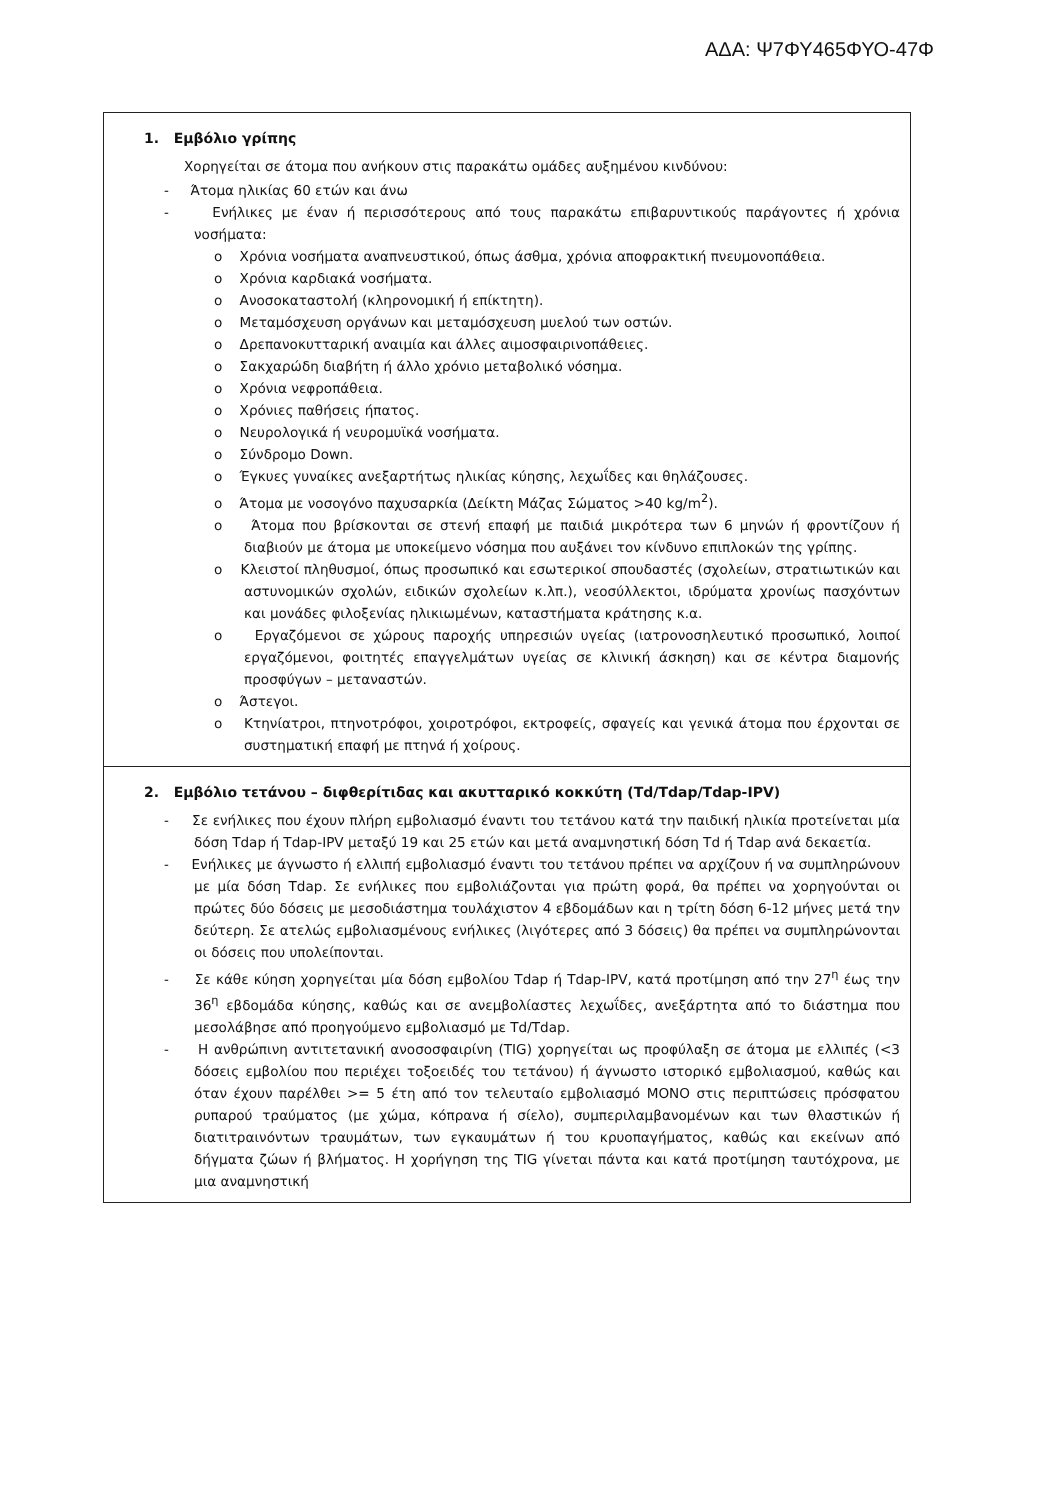ΑΔΑ: Ψ7ΦΥ465ΦΥΟ-47Φ
| 1. Εμβόλιο γρίπης Χορηγείται σε άτομα που ανήκουν στις παρακάτω ομάδες αυξημένου κινδύνου: - Άτομα ηλικίας 60 ετών και άνω - Ενήλικες με έναν ή περισσότερους από τους παρακάτω επιβαρυντικούς παράγοντες ή χρόνια νοσήματα: o Χρόνια νοσήματα αναπνευστικού, όπως άσθμα, χρόνια αποφρακτική πνευμονοπάθεια. o Χρόνια καρδιακά νοσήματα. o Ανοσοκαταστολή (κληρονομική ή επίκτητη). o Μεταμόσχευση οργάνων και μεταμόσχευση μυελού των οστών. o Δρεπανοκυτταρική αναιμία και άλλες αιμοσφαιρινοπάθειες. o Σακχαρώδη διαβήτη ή άλλο χρόνιο μεταβολικό νόσημα. o Χρόνια νεφροπάθεια. o Χρόνιες παθήσεις ήπατος. o Νευρολογικά ή νευρομυϊκά νοσήματα. o Σύνδρομο Down. o Έγκυες γυναίκες ανεξαρτήτως ηλικίας κύησης, λεχωΐδες και θηλάζουσες. o Άτομα με νοσογόνο παχυσαρκία (Δείκτη Μάζας Σώματος >40 kg/m<sup>2</sup>). o Άτομα που βρίσκονται σε στενή επαφή με παιδιά μικρότερα των 6 μηνών ή φροντίζουν ή διαβιούν με άτομα με υποκείμενο νόσημα που αυξάνει τον κίνδυνο επιπλοκών της γρίπης. o Κλειστοί πληθυσμοί, όπως προσωπικό και εσωτερικοί σπουδαστές (σχολείων, στρατιωτικών και αστυνομικών σχολών, ειδικών σχολείων κ.λπ.), νεοσύλλεκτοι, ιδρύματα χρονίως πασχόντων και μονάδες φιλοξενίας ηλικιωμένων, καταστήματα κράτησης κ.α. o Εργαζόμενοι σε χώρους παροχής υπηρεσιών υγείας (ιατρονοσηλευτικό προσωπικό, λοιποί εργαζόμενοι, φοιτητές επαγγελμάτων υγείας σε κλινική άσκηση) και σε κέντρα διαμονής προσφύγων – μεταναστών. o Άστεγοι. o Κτηνίατροι, πτηνοτρόφοι, χοιροτρόφοι, εκτροφείς, σφαγείς και γενικά άτομα που έρχονται σε συστηματική επαφή με πτηνά ή χοίρους. |
| 2. Εμβόλιο τετάνου – διφθερίτιδας και ακυτταρικό κοκκύτη (Td/Tdap/Tdap-IPV) - Σε ενήλικες που έχουν πλήρη εμβολιασμό έναντι του τετάνου κατά την παιδική ηλικία προτείνεται μία δόση Tdap ή Tdap-IPV μεταξύ 19 και 25 ετών και μετά αναμνηστική δόση Td ή Tdap ανά δεκαετία. - Ενήλικες με άγνωστο ή ελλιπή εμβολιασμό έναντι του τετάνου πρέπει να αρχίζουν ή να συμπληρώνουν με μία δόση Tdap. Σε ενήλικες που εμβολιάζονται για πρώτη φορά, θα πρέπει να χορηγούνται οι πρώτες δύο δόσεις με μεσοδιάστημα τουλάχιστον 4 εβδομάδων και η τρίτη δόση 6-12 μήνες μετά την δεύτερη. Σε ατελώς εμβολιασμένους ενήλικες (λιγότερες από 3 δόσεις) θα πρέπει να συμπληρώνονται οι δόσεις που υπολείπονται. - Σε κάθε κύηση χορηγείται μία δόση εμβολίου Tdap ή Tdap-IPV, κατά προτίμηση από την 27<sup>η</sup> έως την 36<sup>η</sup> εβδομάδα κύησης, καθώς και σε ανεμβολίαστες λεχωΐδες, ανεξάρτητα από το διάστημα που μεσολάβησε από προηγούμενο εμβολιασμό με Td/Tdap. - Η ανθρώπινη αντιτετανική ανοσοσφαιρίνη (TIG) χορηγείται ως προφύλαξη σε άτομα με ελλιπές (<3 δόσεις εμβολίου που περιέχει τοξοειδές του τετάνου) ή άγνωστο ιστορικό εμβολιασμού, καθώς και όταν έχουν παρέλθει >= 5 έτη από τον τελευταίο εμβολιασμό ΜΟΝΟ στις περιπτώσεις πρόσφατου ρυπαρού τραύματος (με χώμα, κόπρανα ή σίελο), συμπεριλαμβανομένων και των θλαστικών ή διατιτραινόντων τραυμάτων, των εγκαυμάτων ή του κρυοπαγήματος, καθώς και εκείνων από δήγματα ζώων ή βλήματος. Η χορήγηση της TIG γίνεται πάντα και κατά προτίμηση ταυτόχρονα, με μια αναμνηστική |